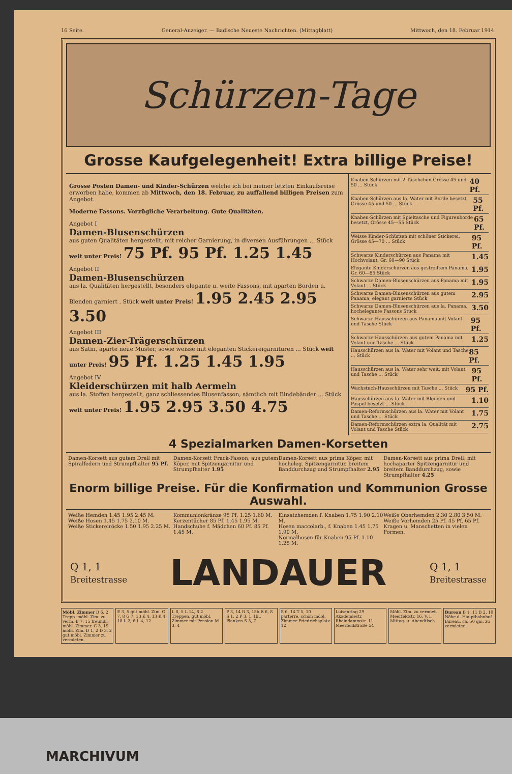16 Seite. General-Anzeiger. — Badische Neueste Nachrichten. (Mittagblatt) Mittwoch, den 18. Februar 1914.
Schürzen-Tage
Grosse Kaufgelegenheit! Extra billige Preise!
Grosse Posten Damen- und Kinder-Schürzen welche ich bei meiner letzten Einkaufsreise erworben habe, kommen ab Mittwoch, den 18. Februar, zu auffallend billigen Preisen zum Angebot.
Moderne Fassons. Vorzügliche Verarbeitung. Gute Qualitäten.
Angebot I
Damen-Blusenschürzen
aus guten Qualitäten hergestellt, mit reicher Garnierung, in diversen Ausführungen ... Stück weit unter Preis! 75 Pf. 95 Pf. 1.25 1.45
Angebot II
Damen-Blusenschürzen
aus la. Qualitäten hergestellt, besonders elegante u. weite Fassons, mit aparten Borden u. Blenden garniert . Stück weit unter Preis! 1.95 2.45 2.95 3.50
Angebot III
Damen-Zier-Trägerschürzen
aus Satin, aparte neue Muster, sowie weisse mit eleganten Stickereigarnituren ... Stück weit unter Preis! 95 Pf. 1.25 1.45 1.95
Angebot IV
Kleiderschürzen mit halb Aermeln
aus la. Stoffen hergestellt, ganz schliessendes Blusenfasson, sämtlich mit Bindebänder ... Stück weit unter Preis! 1.95 2.95 3.50 4.75
Knaben-Schürzen mit 2 Täschchen Grösse 45 und 50 ... Stück 40 Pf.
Knaben-Schürzen aus la. Water mit Borde besetzt, Grösse 45 und 50 ... Stück 55 Pf.
Knaben-Schürzen mit Spieltasche und Figurenborde besetzt, Grösse 45—55 Stück 65 Pf.
Weisse Kinder-Schürzen mit schöner Stickerei, Grösse 45—70 ... Stück 95 Pf.
Schwarze Kinderschürzen aus Panama mit Hochvolant, Gr. 60—90 Stück 1.45
Elegante Kinderschürzen aus gestreiftem Panama, Gr. 60—85 Stück 1.95
Schwarze Damen-Blusenschürzen aus Panama mit Volant ... Stück 1.95
Schwarze Damen-Blusenschürzen aus gutem Panama, elegant garnierte Stück 2.95
Schwarze Damen-Blusenschürzen aus la. Panama, hochelegante Fassons Stück 3.50
Schwarze Hausschürzen aus Panama mit Volant und Tasche Stück 95 Pf.
Schwarze Hausschürzen aus gutem Panama mit Volant und Tasche ... Stück 1.25
Hausschürzen aus la. Water mit Volant und Tasche ... Stück 85 Pf.
Hausschürzen aus la. Water sehr weit, mit Volant und Tasche ... Stück 95 Pf.
Wachstuch-Hausschürzen mit Tasche ... Stück 95 Pf.
Hausschürzen aus la. Water mit Blenden und Paspel besetzt ... Stück 1.10
Damen-Reformschürzen aus la. Water mit Volant und Tasche ... Stück 1.75
Damen-Reformschürzen extra la. Qualität mit Volant und Tasche Stück 2.75
4 Spezialmarken Damen-Korsetten
Damen-Korsett aus gutem Drell mit Spiralfedern und Strumpfhalter 95 Pf.
Damen-Korsett Frack-Fasson, aus gutem Köper, mit Spitzengarnitur und Strumpfhalter 1.95
Damen-Korsett aus prima Köper, mit hocheleg. Spitzengarnitur, breitem Banddurchzug und Strumpfhalter 2.95
Damen-Korsett aus prima Drell, mit hochaparter Spitzengarnitur und breitem Banddurchzug, sowie Strumpfhalter 4.25
Enorm billige Preise. Für die Konfirmation und Kommunion Grosse Auswahl.
Weiße Hemden 1.45 1.95 2.45 M.
Weiße Hosen 1.45 1.75 2.10 M.
Weiße Stickereiröcke 1.50 1.95 2.25 M.
Kommunionkränze 95 Pf. 1.25 1.60 M.
Kerzentücher 85 Pf. 1.45 1.95 M.
Handschuhe f. Mädchen 60 Pf. 85 Pf. 1.45 M.
Einsatzhemden f. Knaben 1.75 1.90 2.10 M.
Hosen maccolarb., f. Knaben 1.45 1.75 1.90 M.
Normalhosen für Knaben 95 Pf. 1.10 1.25 M.
Weiße Oberhemden 2.30 2.80 3.50 M.
Weiße Vorhemden 25 Pf. 45 Pf. 65 Pf.
Kragen u. Manschetten in vielen Formen.
Q 1, 1
Breitestrasse LANDAUER Q 1, 1
Breitestrasse
Möbl. Zimmer B 6, 2 Trepp. möbl. Zim. zu verm. B 7, 15 freundl. möbl. Zimmer. C 3, 19 möbl. Zim. D 1, 2 D 3, 2 gut möbl. Zimmer zu vermieten.
E 3, 5 gut möbl. Zim. G 7, 8 G 7, 13 K 4, 13 K 4, 18 L 2, 6 L 4, 12
L 8, 5 L 14, 8 2 Treppen, gut möbl. Zimmer mit Pension M 3, 4
P 3, 14 R 3, 15b R 6, 8 S 1, 2 P 3, 1, III., Planken S 3, 7
S 6, 14 T 5, 10 parterre, schön möbl. Zimmer Friedrichsplatz 12
Luisenring 29 Akademiestr. Rheindammstr. 11 Meerfeldstraße 54
Möbl. Zim. zu vermiet. Meerfeldstr. 16, V. l. Mittag- u. Abendtisch
Bureau B 1, 11 B 2, 10 Nähe d. Hauptbahnhof. Bureau, ca. 50 qm, zu vermieten.
MARCHIVUM